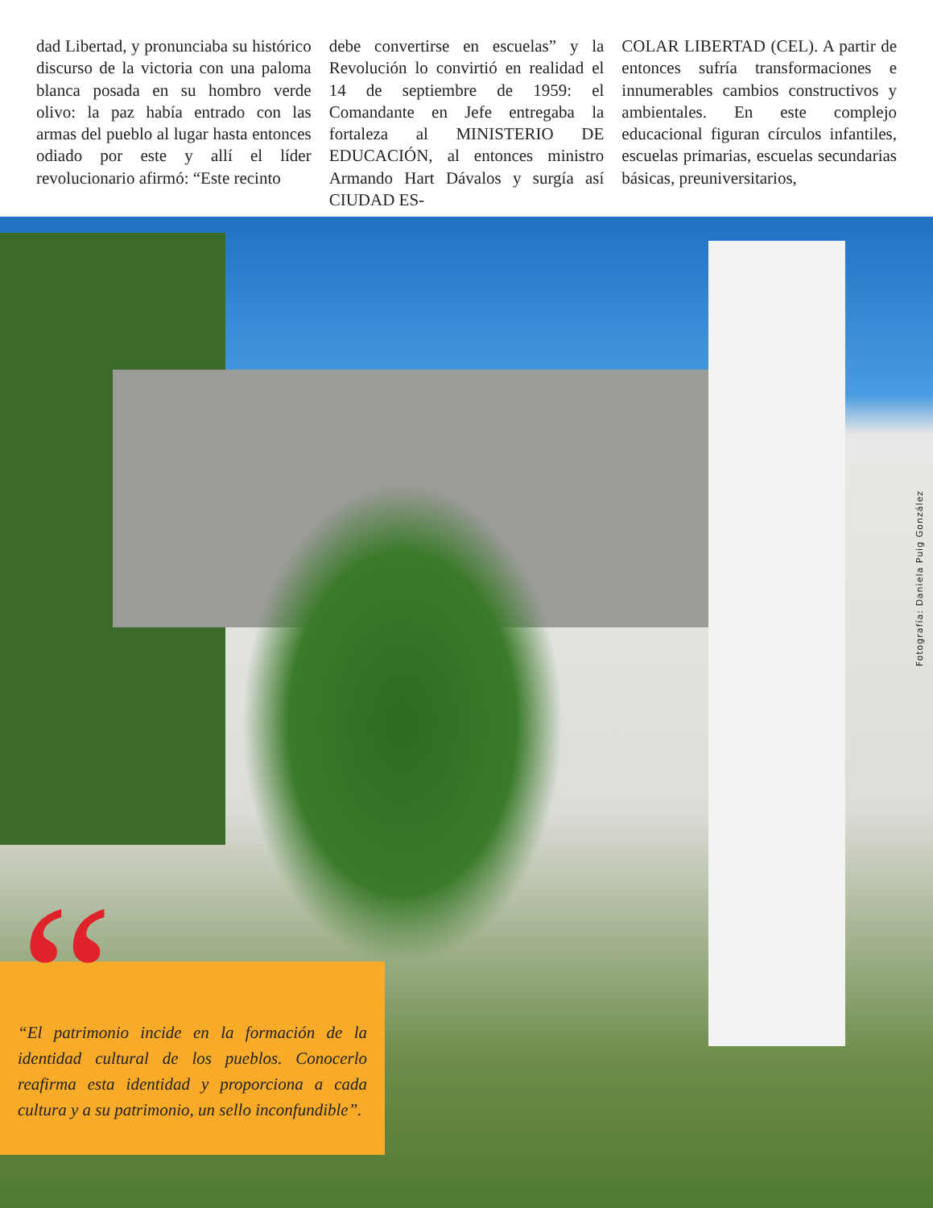dad Libertad, y pronunciaba su histórico discurso de la victoria con una paloma blanca posada en su hombro verde olivo: la paz había entrado con las armas del pueblo al lugar hasta entonces odiado por este y allí el líder revolucionario afirmó: “Este recinto
debe convertirse en escuelas” y la Revolución lo convirtió en realidad el 14 de septiembre de 1959: el Comandante en Jefe entregaba la fortaleza al MINISTERIO DE EDUCACIÓN, al entonces ministro Armando Hart Dávalos y surgía así CIUDAD ES-
COLAR LIBERTAD (CEL). A partir de entonces sufría transformaciones e innumerables cambios constructivos y ambientales. En este complejo educacional figuran círculos infantiles, escuelas primarias, escuelas secundarias básicas, preuniversitarios,
Fotografía: Daniela Puig González
“
“El patrimonio incide en la formación de la identidad cultural de los pueblos. Conocerlo reafirma esta identidad y proporciona a cada cultura y a su patrimonio, un sello inconfundible”.